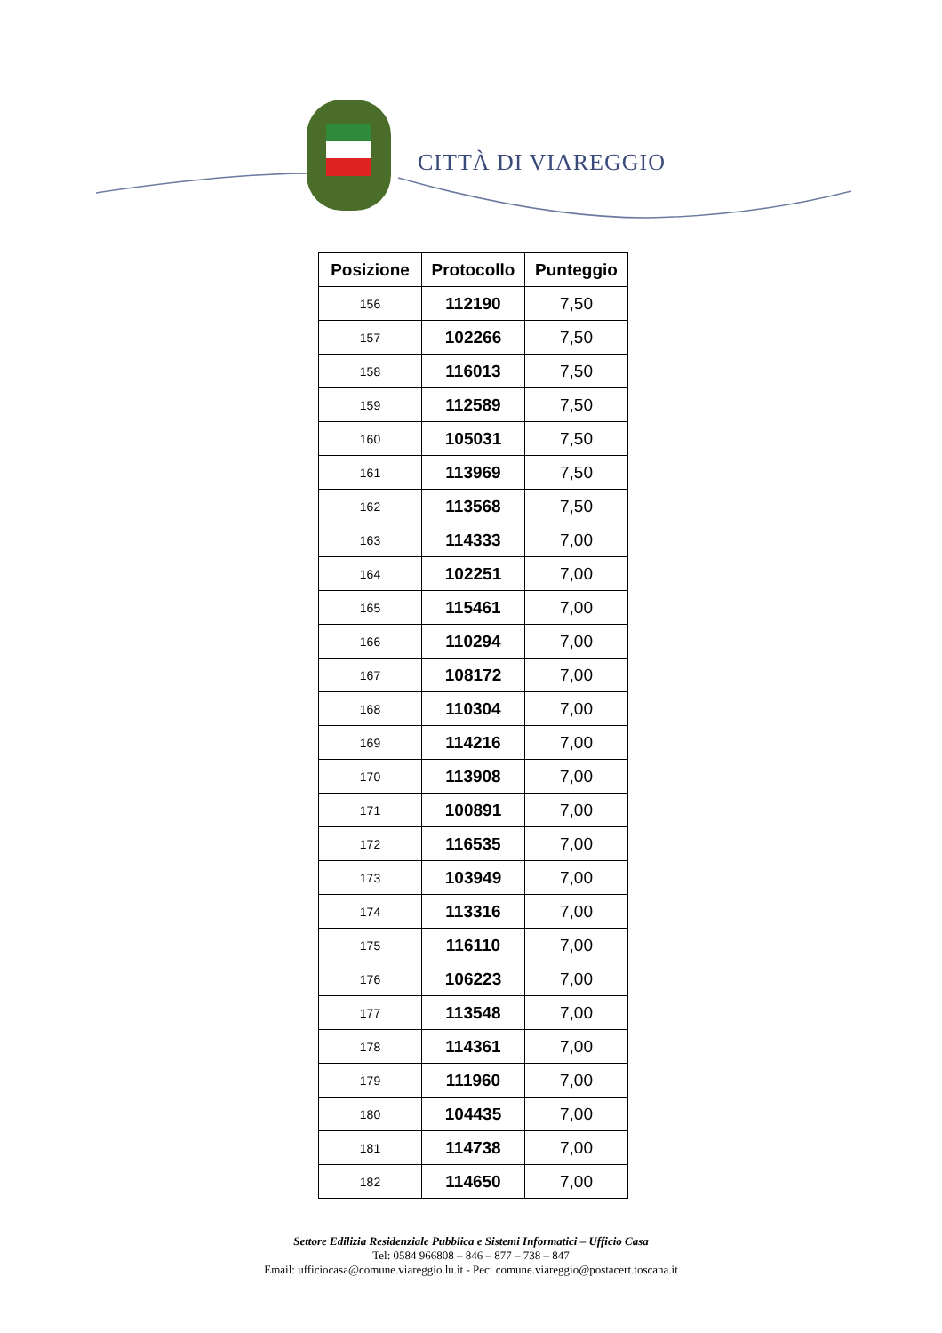CITTÀ DI VIAREGGIO
| Posizione | Protocollo | Punteggio |
| --- | --- | --- |
| 156 | 112190 | 7,50 |
| 157 | 102266 | 7,50 |
| 158 | 116013 | 7,50 |
| 159 | 112589 | 7,50 |
| 160 | 105031 | 7,50 |
| 161 | 113969 | 7,50 |
| 162 | 113568 | 7,50 |
| 163 | 114333 | 7,00 |
| 164 | 102251 | 7,00 |
| 165 | 115461 | 7,00 |
| 166 | 110294 | 7,00 |
| 167 | 108172 | 7,00 |
| 168 | 110304 | 7,00 |
| 169 | 114216 | 7,00 |
| 170 | 113908 | 7,00 |
| 171 | 100891 | 7,00 |
| 172 | 116535 | 7,00 |
| 173 | 103949 | 7,00 |
| 174 | 113316 | 7,00 |
| 175 | 116110 | 7,00 |
| 176 | 106223 | 7,00 |
| 177 | 113548 | 7,00 |
| 178 | 114361 | 7,00 |
| 179 | 111960 | 7,00 |
| 180 | 104435 | 7,00 |
| 181 | 114738 | 7,00 |
| 182 | 114650 | 7,00 |
Settore Edilizia Residenziale Pubblica e Sistemi Informatici – Ufficio Casa
Tel: 0584 966808 – 846 – 877 – 738 – 847
Email: ufficiocasa@comune.viareggio.lu.it - Pec: comune.viareggio@postacert.toscana.it